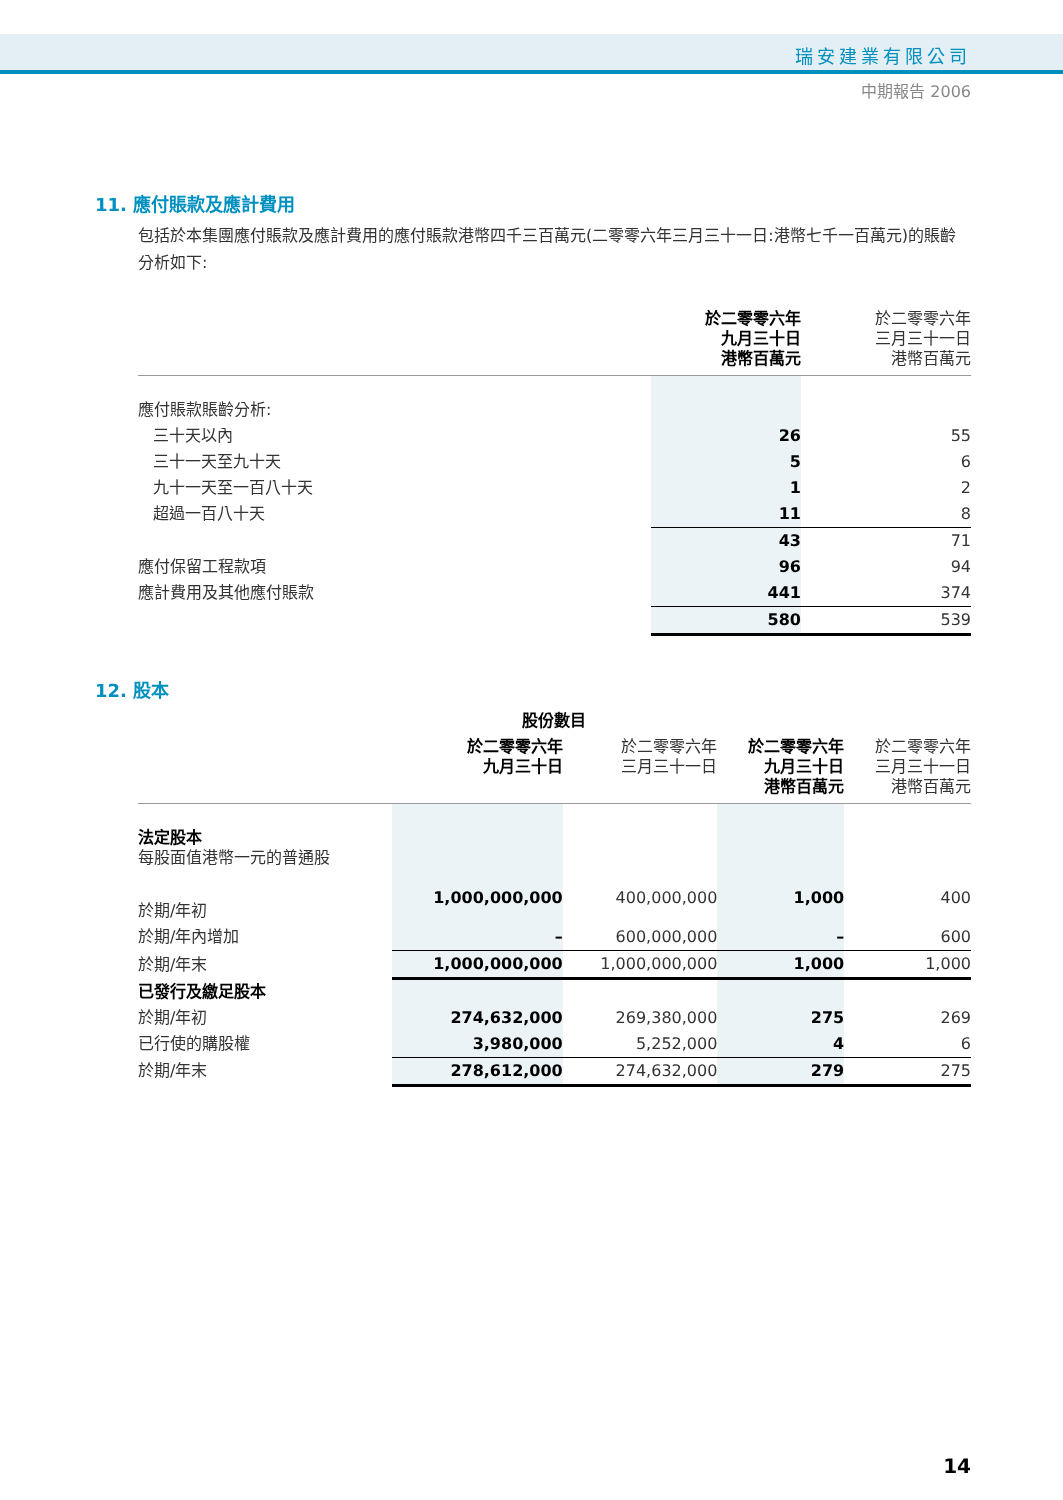瑞安建業有限公司
中期報告 2006
11. 應付賬款及應計費用
包括於本集團應付賬款及應計費用的應付賬款港幣四千三百萬元(二零零六年三月三十一日:港幣七千一百萬元)的賬齡分析如下:
| | 於二零零六年 九月三十日 港幣百萬元 | 於二零零六年 三月三十一日 港幣百萬元 |
| --- | --- | --- |
| 應付賬款賬齡分析: | | |
| 三十天以內 | 26 | 55 |
| 三十一天至九十天 | 5 | 6 |
| 九十一天至一百八十天 | 1 | 2 |
| 超過一百八十天 | 11 | 8 |
| | 43 | 71 |
| 應付保留工程款項 | 96 | 94 |
| 應計費用及其他應付賬款 | 441 | 374 |
| | 580 | 539 |
12. 股本
| | 股份數目 | | | |
| --- | --- | --- | --- | --- |
| | 於二零零六年 九月三十日 | 於二零零六年 三月三十一日 | 於二零零六年 九月三十日 港幣百萬元 | 於二零零六年 三月三十一日 港幣百萬元 |
| 法定股本 每股面值港幣一元的普通股 | | | | |
| 於期/年初 | 1,000,000,000 | 400,000,000 | 1,000 | 400 |
| 於期/年內增加 | – | 600,000,000 | – | 600 |
| 於期/年末 | 1,000,000,000 | 1,000,000,000 | 1,000 | 1,000 |
| 已發行及繳足股本 | | | | |
| 於期/年初 | 274,632,000 | 269,380,000 | 275 | 269 |
| 已行使的購股權 | 3,980,000 | 5,252,000 | 4 | 6 |
| 於期/年末 | 278,612,000 | 274,632,000 | 279 | 275 |
14